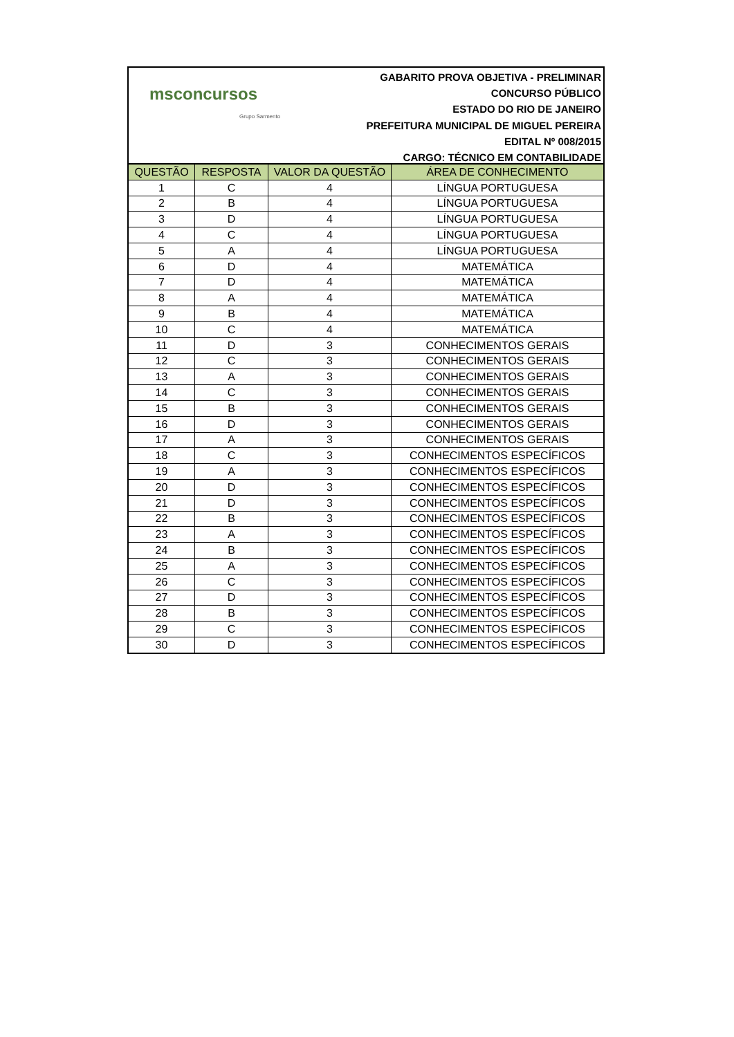msconcursos
Grupo Sarmento
GABARITO PROVA OBJETIVA - PRELIMINAR
CONCURSO PÚBLICO
ESTADO DO RIO DE JANEIRO
PREFEITURA MUNICIPAL DE MIGUEL PEREIRA
EDITAL Nº 008/2015
CARGO: TÉCNICO EM CONTABILIDADE
| QUESTÃO | RESPOSTA | VALOR DA QUESTÃO | ÁREA DE CONHECIMENTO |
| --- | --- | --- | --- |
| 1 | C | 4 | LÍNGUA PORTUGUESA |
| 2 | B | 4 | LÍNGUA PORTUGUESA |
| 3 | D | 4 | LÍNGUA PORTUGUESA |
| 4 | C | 4 | LÍNGUA PORTUGUESA |
| 5 | A | 4 | LÍNGUA PORTUGUESA |
| 6 | D | 4 | MATEMÁTICA |
| 7 | D | 4 | MATEMÁTICA |
| 8 | A | 4 | MATEMÁTICA |
| 9 | B | 4 | MATEMÁTICA |
| 10 | C | 4 | MATEMÁTICA |
| 11 | D | 3 | CONHECIMENTOS GERAIS |
| 12 | C | 3 | CONHECIMENTOS GERAIS |
| 13 | A | 3 | CONHECIMENTOS GERAIS |
| 14 | C | 3 | CONHECIMENTOS GERAIS |
| 15 | B | 3 | CONHECIMENTOS GERAIS |
| 16 | D | 3 | CONHECIMENTOS GERAIS |
| 17 | A | 3 | CONHECIMENTOS GERAIS |
| 18 | C | 3 | CONHECIMENTOS ESPECÍFICOS |
| 19 | A | 3 | CONHECIMENTOS ESPECÍFICOS |
| 20 | D | 3 | CONHECIMENTOS ESPECÍFICOS |
| 21 | D | 3 | CONHECIMENTOS ESPECÍFICOS |
| 22 | B | 3 | CONHECIMENTOS ESPECÍFICOS |
| 23 | A | 3 | CONHECIMENTOS ESPECÍFICOS |
| 24 | B | 3 | CONHECIMENTOS ESPECÍFICOS |
| 25 | A | 3 | CONHECIMENTOS ESPECÍFICOS |
| 26 | C | 3 | CONHECIMENTOS ESPECÍFICOS |
| 27 | D | 3 | CONHECIMENTOS ESPECÍFICOS |
| 28 | B | 3 | CONHECIMENTOS ESPECÍFICOS |
| 29 | C | 3 | CONHECIMENTOS ESPECÍFICOS |
| 30 | D | 3 | CONHECIMENTOS ESPECÍFICOS |